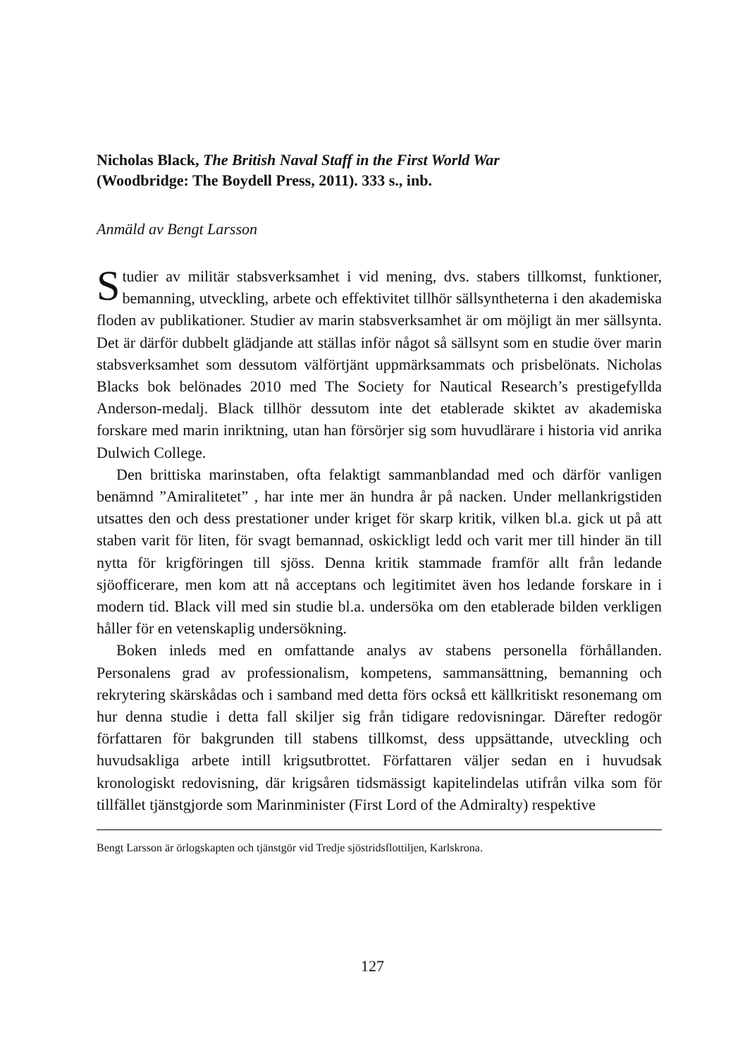Nicholas Black, The British Naval Staff in the First World War
(Woodbridge: The Boydell Press, 2011). 333 s., inb.
Anmäld av Bengt Larsson
Studier av militär stabsverksamhet i vid mening, dvs. stabers tillkomst, funktioner, bemanning, utveckling, arbete och effektivitet tillhör sällsyntheterna i den akademiska floden av publikationer. Studier av marin stabsverksamhet är om möjligt än mer sällsynta. Det är därför dubbelt glädjande att ställas inför något så sällsynt som en studie över marin stabsverksamhet som dessutom välförtjänt uppmärksammats och prisbelönats. Nicholas Blacks bok belönades 2010 med The Society for Nautical Research’s prestigefyllda Anderson-medalj. Black tillhör dessutom inte det etablerade skiktet av akademiska forskare med marin inriktning, utan han försörjer sig som huvudlärare i historia vid anrika Dulwich College.
Den brittiska marinstaben, ofta felaktigt sammanblandad med och därför vanligen benämnd ”Amiralitetet” , har inte mer än hundra år på nacken. Under mellankrigstiden utsattes den och dess prestationer under kriget för skarp kritik, vilken bl.a. gick ut på att staben varit för liten, för svagt bemannad, oskickligt ledd och varit mer till hinder än till nytta för krigföringen till sjöss. Denna kritik stammade framför allt från ledande sjöofficerare, men kom att nå acceptans och legitimitet även hos ledande forskare in i modern tid. Black vill med sin studie bl.a. undersöka om den etablerade bilden verkligen håller för en vetenskaplig undersökning.
Boken inleds med en omfattande analys av stabens personella förhållanden. Personalens grad av professionalism, kompetens, sammansättning, bemanning och rekrytering skärskådas och i samband med detta förs också ett källkritiskt resonemang om hur denna studie i detta fall skiljer sig från tidigare redovisningar. Därefter redogör författaren för bakgrunden till stabens tillkomst, dess uppsättande, utveckling och huvudsakliga arbete intill krigsutbrottet. Författaren väljer sedan en i huvudsak kronologiskt redovisning, där krigsåren tidsmässigt kapitelindelas utifrån vilka som för tillfället tjänstgjorde som Marinminister (First Lord of the Admiralty) respektive
Bengt Larsson är örlogskapten och tjänstgör vid Tredje sjöstridsflottiljen, Karlskrona.
127